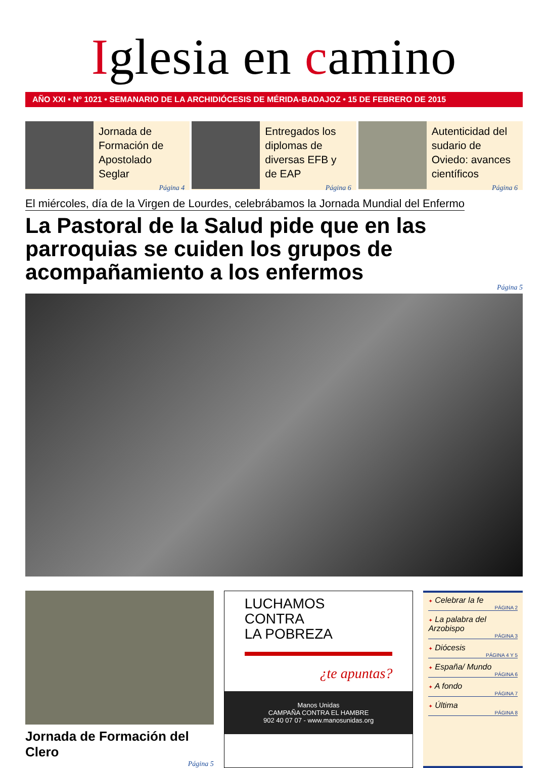Iglesia en camino
AÑO XXI • Nº 1021 • SEMANARIO DE LA ARCHIDIÓCESIS DE MÉRIDA-BADAJOZ • 15 DE FEBRERO DE 2015
Jornada de Formación de Apostolado Seglar
Página 4
Entregados los diplomas de diversas EFB y de EAP
Página 6
Autenticidad del sudario de Oviedo: avances científicos
Página 6
El miércoles, día de la Virgen de Lourdes, celebrábamos la Jornada Mundial del Enfermo
La Pastoral de la Salud pide que en las parroquias se cuiden los grupos de acompañamiento a los enfermos
Página 5
Jornada de Formación del Clero
Página 5
LUCHAMOS
CONTRA
LA POBREZA
¿te apuntas?
Manos Unidas
CAMPAÑA CONTRA EL HAMBRE
902 40 07 07 - www.manosunidas.org
✦ Celebrar la fe
PÁGINA 2
✦ La palabra del Arzobispo
PÁGINA 3
✦ Diócesis
PÁGINA 4 Y 5
✦ España/ Mundo
PÁGINA 6
✦ A fondo
PÁGINA 7
✦ Última
PÁGINA 8